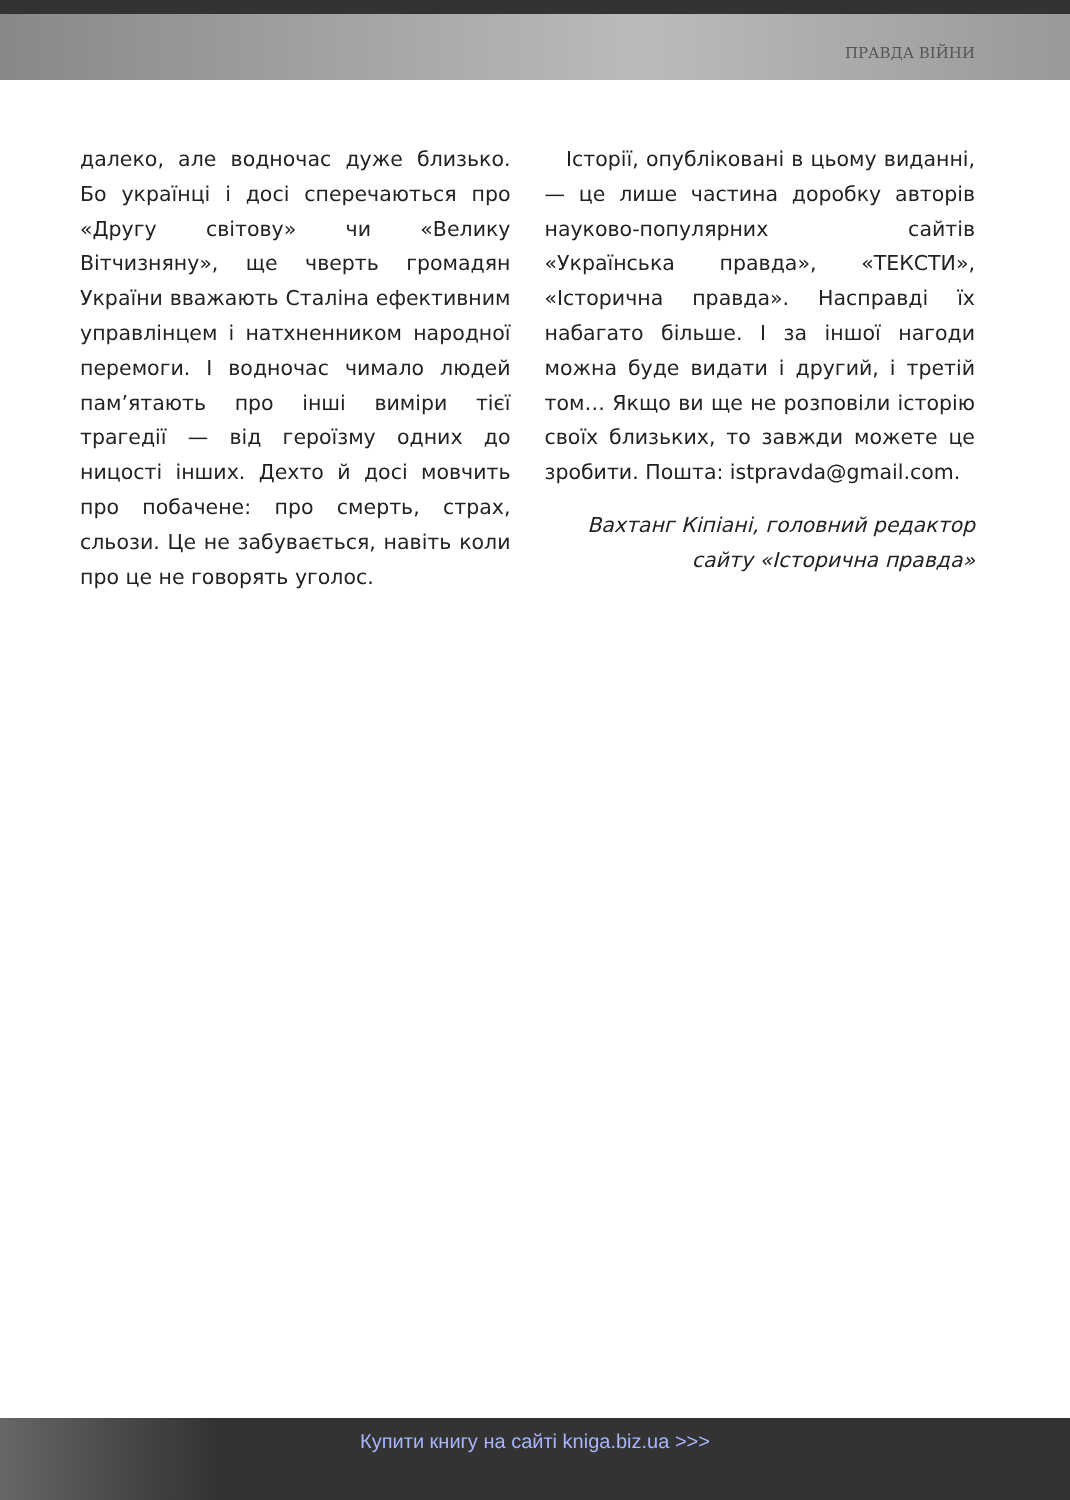ПРАВДА ВІЙНИ
далеко, але водночас дуже близько. Бо українці і досі сперечаються про «Другу світову» чи «Велику Вітчизняну», ще чверть громадян України вважають Сталіна ефективним управлінцем і натхненником народної перемоги. І водночас чимало людей пам’ятають про інші виміри тієї трагедії — від героїзму одних до ницості інших. Дехто й досі мовчить про побачене: про смерть, страх, сльози. Це не забувається, навіть коли про це не говорять уголос.
Історії, опубліковані в цьому виданні, — це лише частина доробку авторів науково-популярних сайтів «Українська правда», «ТЕКСТИ», «Історична правда». Насправді їх набагато більше. І за іншої нагоди можна буде видати і другий, і третій том… Якщо ви ще не розповіли історію своїх близьких, то завжди можете це зробити. Пошта: istpravda@gmail.com.
Вахтанг Кіпіані, головний редактор
сайту «Історична правда»
Купити книгу на сайті kniga.biz.ua >>>